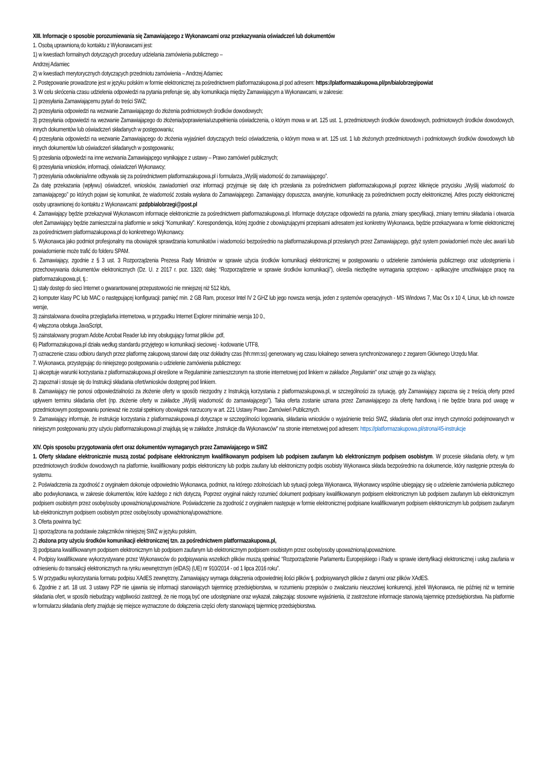XIII. Informacje o sposobie porozumiewania się Zamawiającego z Wykonawcami oraz przekazywania oświadczeń lub dokumentów
1. Osobą uprawnioną do kontaktu z Wykonawcami jest:
1) w kwestiach formalnych dotyczących procedury udzielania zamówienia publicznego –
Andrzej Adamiec
2) w kwestiach merytorycznych dotyczących przedmiotu zamówienia – Andrzej Adamiec
2. Postępowanie prowadzone jest w języku polskim w formie elektronicznej za pośrednictwem platformazakupowa.pl pod adresem: https://platformazakupowa.pl/pn/bialobrzegipowiat
3. W celu skrócenia czasu udzielenia odpowiedzi na pytania preferuje się, aby komunikacja między Zamawiającym a Wykonawcami, w zakresie:
1) przesyłania Zamawiającemu pytań do treści SWZ;
2) przesyłania odpowiedzi na wezwanie Zamawiającego do złożenia podmiotowych środków dowodowych;
3) przesyłania odpowiedzi na wezwanie Zamawiającego do złożenia/poprawienia/uzupełnienia oświadczenia, o którym mowa w art. 125 ust. 1, przedmiotowych środków dowodowych, podmiotowych środków dowodowych, innych dokumentów lub oświadczeń składanych w postępowaniu;
4) przesyłania odpowiedzi na wezwanie Zamawiającego do złożenia wyjaśnień dotyczących treści oświadczenia, o którym mowa w art. 125 ust. 1 lub złożonych przedmiotowych i podmiotowych środków dowodowych lub innych dokumentów lub oświadczeń składanych w postępowaniu;
5) przesłania odpowiedzi na inne wezwania Zamawiającego wynikające z ustawy – Prawo zamówień publicznych;
6) przesyłania wniosków, informacji, oświadczeń Wykonawcy;
7) przesyłania odwołania/inne odbywała się za pośrednictwem platformazakupowa.pl i formularza „Wyślij wiadomość do zamawiającego”.
Za datę przekazania (wpływu) oświadczeń, wniosków, zawiadomień oraz informacji przyjmuje się datę ich przesłania za pośrednictwem platformazakupowa.pl poprzez kliknięcie przycisku „Wyślij wiadomość do zamawiającego” po których pojawi się komunikat, że wiadomość została wysłana do Zamawiającego. Zamawiający dopuszcza, awaryjnie, komunikację za pośrednictwem poczty elektronicznej. Adres poczty elektronicznej osoby uprawnionej do kontaktu z Wykonawcami: pzdpbialobrzegi@post.pl
4. Zamawiający będzie przekazywał Wykonawcom informacje elektronicznie za pośrednictwem platformazakupowa.pl. Informacje dotyczące odpowiedzi na pytania, zmiany specyfikacji, zmiany terminu składania i otwarcia ofert Zamawiający będzie zamieszczał na platformie w sekcji “Komunikaty”. Korespondencja, której zgodnie z obowiązującymi przepisami adresatem jest konkretny Wykonawca, będzie przekazywana w formie elektronicznej za pośrednictwem platformazakupowa.pl do konkretnego Wykonawcy.
5. Wykonawca jako podmiot profesjonalny ma obowiązek sprawdzania komunikatów i wiadomości bezpośrednio na platformazakupowa.pl przesłanych przez Zamawiającego, gdyż system powiadomień może ulec awarii lub powiadomienie może trafić do folderu SPAM.
6. Zamawiający, zgodnie z § 3 ust. 3 Rozporządzenia Prezesa Rady Ministrów w sprawie użycia środków komunikacji elektronicznej w postępowaniu o udzielenie zamówienia publicznego oraz udostępnienia i przechowywania dokumentów elektronicznych (Dz. U. z 2017 r. poz. 1320; dalej: “Rozporządzenie w sprawie środków komunikacji”), określa niezbędne wymagania sprzętowo - aplikacyjne umożliwiające pracę na platformazakupowa.pl, tj.:
1) stały dostęp do sieci Internet o gwarantowanej przepustowości nie mniejszej niż 512 kb/s,
2) komputer klasy PC lub MAC o następującej konfiguracji: pamięć min. 2 GB Ram, procesor Intel IV 2 GHZ lub jego nowsza wersja, jeden z systemów operacyjnych - MS Windows 7, Mac Os x 10 4, Linux, lub ich nowsze wersje,
3) zainstalowana dowolna przeglądarka internetowa, w przypadku Internet Explorer minimalnie wersja 10 0.,
4) włączona obsługa JavaScript,
5) zainstalowany program Adobe Acrobat Reader lub inny obsługujący format plików .pdf,
6) Platformazakupowa.pl działa według standardu przyjętego w komunikacji sieciowej - kodowanie UTF8,
7) oznaczenie czasu odbioru danych przez platformę zakupową stanowi datę oraz dokładny czas (hh:mm:ss) generowany wg czasu lokalnego serwera synchronizowanego z zegarem Głównego Urzędu Miar.
7. Wykonawca, przystępując do niniejszego postępowania o udzielenie zamówienia publicznego:
1) akceptuje warunki korzystania z platformazakupowa.pl określone w Regulaminie zamieszczonym na stronie internetowej pod linkiem w zakładce „Regulamin" oraz uznaje go za wiążący,
2) zapoznał i stosuje się do Instrukcji składania ofert/wniosków dostępnej pod linkiem.
8. Zamawiający nie ponosi odpowiedzialności za złożenie oferty w sposób niezgodny z Instrukcją korzystania z platformazakupowa.pl, w szczególności za sytuację, gdy Zamawiający zapozna się z treścią oferty przed upływem terminu składania ofert (np. złożenie oferty w zakładce „Wyślij wiadomość do zamawiającego"). Taka oferta zostanie uznana przez Zamawiającego za ofertę handlową i nie będzie brana pod uwagę w przedmiotowym postępowaniu ponieważ nie został spełniony obowiązek narzucony w art. 221 Ustawy Prawo Zamówień Publicznych.
9. Zamawiający informuje, że instrukcje korzystania z platformazakupowa.pl dotyczące w szczególności logowania, składania wniosków o wyjaśnienie treści SWZ, składania ofert oraz innych czynności podejmowanych w niniejszym postępowaniu przy użyciu platformazakupowa.pl znajdują się w zakładce „Instrukcje dla Wykonawców" na stronie internetowej pod adresem: https://platformazakupowa.pl/strona/45-instrukcje
XIV. Opis sposobu przygotowania ofert oraz dokumentów wymaganych przez Zamawiającego w SWZ
1. Oferty składane elektronicznie muszą zostać podpisane elektronicznym kwalifikowanym podpisem lub podpisem zaufanym lub elektronicznym podpisem osobistym. W procesie składania oferty, w tym przedmiotowych środków dowodowych na platformie, kwalifikowany podpis elektroniczny lub podpis zaufany lub elektroniczny podpis osobisty Wykonawca składa bezpośrednio na dokumencie, który następnie przesyła do systemu.
2. Poświadczenia za zgodność z oryginałem dokonuje odpowiednio Wykonawca, podmiot, na którego zdolnościach lub sytuacji polega Wykonawca, Wykonawcy wspólnie ubiegający się o udzielenie zamówienia publicznego albo podwykonawca, w zakresie dokumentów, które każdego z nich dotyczą. Poprzez oryginał należy rozumieć dokument podpisany kwalifikowanym podpisem elektronicznym lub podpisem zaufanym lub elektronicznym podpisem osobistym przez osobę/osoby upoważnioną/upoważnione. Poświadczenie za zgodność z oryginałem następuje w formie elektronicznej podpisane kwalifikowanym podpisem elektronicznym lub podpisem zaufanym lub elektronicznym podpisem osobistym przez osobę/osoby upoważnioną/upoważnione.
3. Oferta powinna być:
1) sporządzona na podstawie załączników niniejszej SWZ w języku polskim,
2) złożona przy użyciu środków komunikacji elektronicznej tzn. za pośrednictwem platformazakupowa.pl,
3) podpisana kwalifikowanym podpisem elektronicznym lub podpisem zaufanym lub elektronicznym podpisem osobistym przez osobę/osoby upoważnioną/upoważnione.
4. Podpisy kwalifikowane wykorzystywane przez Wykonawców do podpisywania wszelkich plików muszą spełniać “Rozporządzenie Parlamentu Europejskiego i Rady w sprawie identyfikacji elektronicznej i usług zaufania w odniesieniu do transakcji elektronicznych na rynku wewnętrznym (eIDAS) (UE) nr 910/2014 - od 1 lipca 2016 roku”.
5. W przypadku wykorzystania formatu podpisu XAdES zewnętrzny, Zamawiający wymaga dołączenia odpowiedniej ilości plików tj. podpisywanych plików z danymi oraz plików XAdES.
6. Zgodnie z art. 18 ust. 3 ustawy PZP nie ujawnia się informacji stanowiących tajemnicę przedsiębiorstwa, w rozumieniu przepisów o zwalczaniu nieuczciwej konkurencji, jeżeli Wykonawca, nie później niż w terminie składania ofert, w sposób niebudzący wątpliwości zastrzegł, że nie mogą być one udostępniane oraz wykazał, załączając stosowne wyjaśnienia, iż zastrzeżone informacje stanowią tajemnicę przedsiębiorstwa. Na platformie w formularzu składania oferty znajduje się miejsce wyznaczone do dołączenia części oferty stanowiącej tajemnicę przedsiębiorstwa.